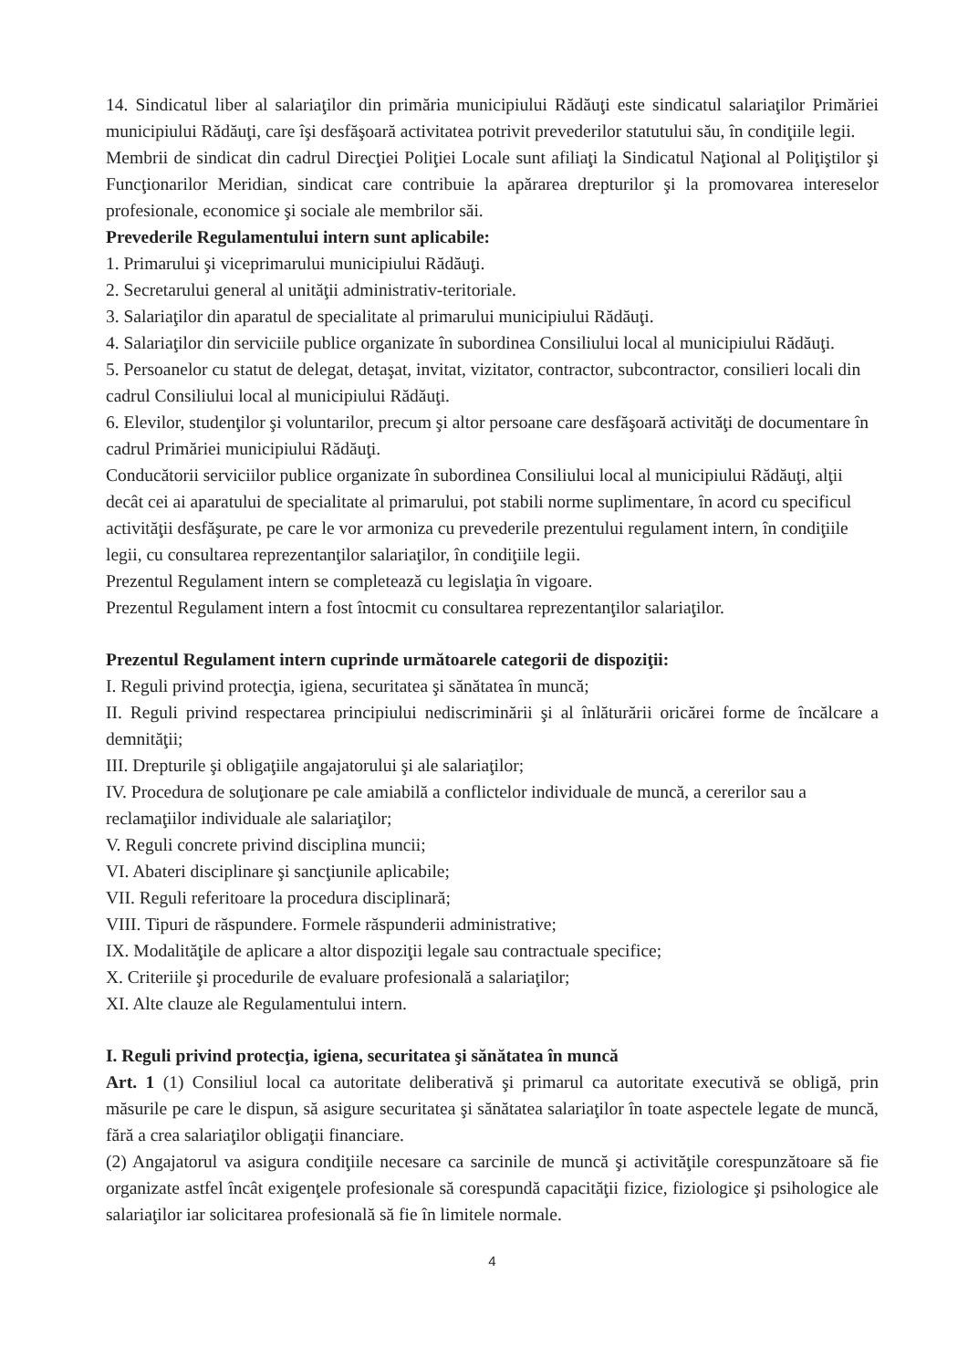14. Sindicatul liber al salariaţilor din primăria municipiului Rădăuţi este sindicatul salariaţilor Primăriei municipiului Rădăuţi, care îşi desfăşoară activitatea potrivit prevederilor statutului său, în condiţiile legii.
Membrii de sindicat din cadrul Direcţiei Poliţiei Locale sunt afiliaţi la Sindicatul Naţional al Poliţiştilor şi Funcţionarilor Meridian, sindicat care contribuie la apărarea drepturilor şi la promovarea intereselor profesionale, economice şi sociale ale membrilor săi.
Prevederile Regulamentului intern sunt aplicabile:
1. Primarului şi viceprimarului municipiului Rădăuţi.
2. Secretarului general al unităţii administrativ-teritoriale.
3. Salariaţilor din aparatul de specialitate al primarului municipiului Rădăuţi.
4. Salariaţilor din serviciile publice organizate în subordinea Consiliului local al municipiului Rădăuţi.
5. Persoanelor cu statut de delegat, detaşat, invitat, vizitator, contractor, subcontractor, consilieri locali din cadrul Consiliului local al municipiului Rădăuţi.
6. Elevilor, studenţilor şi voluntarilor, precum şi altor persoane care desfăşoară activităţi de documentare în cadrul Primăriei municipiului Rădăuţi.
Conducătorii serviciilor publice organizate în subordinea Consiliului local al municipiului Rădăuţi, alţii decât cei ai aparatului de specialitate al primarului, pot stabili norme suplimentare, în acord cu specificul activităţii desfăşurate, pe care le vor armoniza cu prevederile prezentului regulament intern, în condiţiile legii, cu consultarea reprezentanţilor salariaţilor, în condiţiile legii.
Prezentul Regulament intern se completează cu legislaţia în vigoare.
Prezentul Regulament intern a fost întocmit cu consultarea reprezentanţilor salariaţilor.
Prezentul Regulament intern cuprinde următoarele categorii de dispoziţii:
I. Reguli privind protecţia, igiena, securitatea şi sănătatea în muncă;
II. Reguli privind respectarea principiului nediscriminării şi al înlăturării oricărei forme de încălcare a demnităţii;
III. Drepturile şi obligaţiile angajatorului şi ale salariaţilor;
IV. Procedura de soluţionare pe cale amiabilă a conflictelor individuale de muncă, a cererilor sau a reclamaţiilor individuale ale salariaţilor;
V. Reguli concrete privind disciplina muncii;
VI. Abateri disciplinare şi sancţiunile aplicabile;
VII. Reguli referitoare la procedura disciplinară;
VIII. Tipuri de răspundere. Formele răspunderii administrative;
IX. Modalităţile de aplicare a altor dispoziţii legale sau contractuale specifice;
X. Criteriile şi procedurile de evaluare profesională a salariaţilor;
XI. Alte clauze ale Regulamentului intern.
I. Reguli privind protecţia, igiena, securitatea şi sănătatea în muncă
Art. 1 (1) Consiliul local ca autoritate deliberativă şi primarul ca autoritate executivă se obligă, prin măsurile pe care le dispun, să asigure securitatea şi sănătatea salariaţilor în toate aspectele legate de muncă, fără a crea salariaţilor obligaţii financiare.
(2) Angajatorul va asigura condiţiile necesare ca sarcinile de muncă şi activităţile corespunzătoare să fie organizate astfel încât exigenţele profesionale să corespundă capacităţii fizice, fiziologice şi psihologice ale salariaţilor iar solicitarea profesională să fie în limitele normale.
4